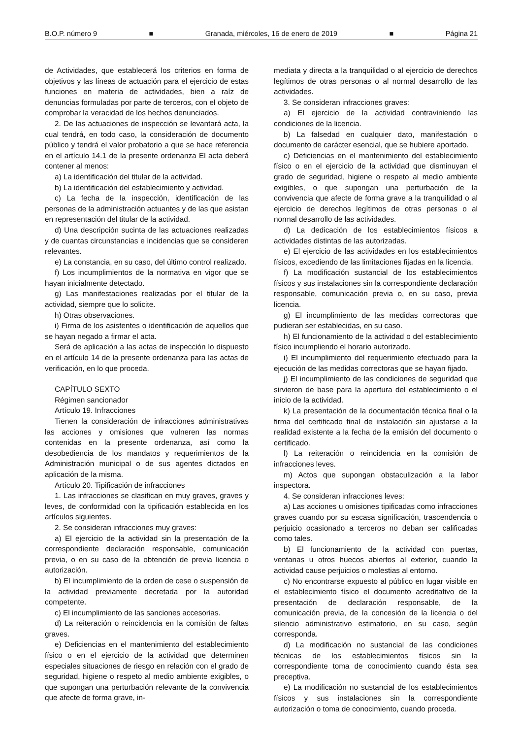B.O.P. número 9 ■ Granada, miércoles, 16 de enero de 2019 ■ Página 21
de Actividades, que establecerá los criterios en forma de objetivos y las líneas de actuación para el ejercicio de estas funciones en materia de actividades, bien a raíz de denuncias formuladas por parte de terceros, con el objeto de comprobar la veracidad de los hechos denunciados.
2. De las actuaciones de inspección se levantará acta, la cual tendrá, en todo caso, la consideración de documento público y tendrá el valor probatorio a que se hace referencia en el artículo 14.1 de la presente ordenanza El acta deberá contener al menos:
a) La identificación del titular de la actividad.
b) La identificación del establecimiento y actividad.
c) La fecha de la inspección, identificación de las personas de la administración actuantes y de las que asistan en representación del titular de la actividad.
d) Una descripción sucinta de las actuaciones realizadas y de cuantas circunstancias e incidencias que se consideren relevantes.
e) La constancia, en su caso, del último control realizado.
f) Los incumplimientos de la normativa en vigor que se hayan inicialmente detectado.
g) Las manifestaciones realizadas por el titular de la actividad, siempre que lo solicite.
h) Otras observaciones.
i) Firma de los asistentes o identificación de aquellos que se hayan negado a firmar el acta.
Será de aplicación a las actas de inspección lo dispuesto en el artículo 14 de la presente ordenanza para las actas de verificación, en lo que proceda.
CAPÍTULO SEXTO
Régimen sancionador
Artículo 19. Infracciones
Tienen la consideración de infracciones administrativas las acciones y omisiones que vulneren las normas contenidas en la presente ordenanza, así como la desobediencia de los mandatos y requerimientos de la Administración municipal o de sus agentes dictados en aplicación de la misma.
Artículo 20. Tipificación de infracciones
1. Las infracciones se clasifican en muy graves, graves y leves, de conformidad con la tipificación establecida en los artículos siguientes.
2. Se consideran infracciones muy graves:
a) El ejercicio de la actividad sin la presentación de la correspondiente declaración responsable, comunicación previa, o en su caso de la obtención de previa licencia o autorización.
b) El incumplimiento de la orden de cese o suspensión de la actividad previamente decretada por la autoridad competente.
c) El incumplimiento de las sanciones accesorias.
d) La reiteración o reincidencia en la comisión de faltas graves.
e) Deficiencias en el mantenimiento del establecimiento físico o en el ejercicio de la actividad que determinen especiales situaciones de riesgo en relación con el grado de seguridad, higiene o respeto al medio ambiente exigibles, o que supongan una perturbación relevante de la convivencia que afecte de forma grave, in-
mediata y directa a la tranquilidad o al ejercicio de derechos legítimos de otras personas o al normal desarrollo de las actividades.
3. Se consideran infracciones graves:
a) El ejercicio de la actividad contraviniendo las condiciones de la licencia.
b) La falsedad en cualquier dato, manifestación o documento de carácter esencial, que se hubiere aportado.
c) Deficiencias en el mantenimiento del establecimiento físico o en el ejercicio de la actividad que disminuyan el grado de seguridad, higiene o respeto al medio ambiente exigibles, o que supongan una perturbación de la convivencia que afecte de forma grave a la tranquilidad o al ejercicio de derechos legítimos de otras personas o al normal desarrollo de las actividades.
d) La dedicación de los establecimientos físicos a actividades distintas de las autorizadas.
e) El ejercicio de las actividades en los establecimientos físicos, excediendo de las limitaciones fijadas en la licencia.
f) La modificación sustancial de los establecimientos físicos y sus instalaciones sin la correspondiente declaración responsable, comunicación previa o, en su caso, previa licencia.
g) El incumplimiento de las medidas correctoras que pudieran ser establecidas, en su caso.
h) El funcionamiento de la actividad o del establecimiento físico incumpliendo el horario autorizado.
i) El incumplimiento del requerimiento efectuado para la ejecución de las medidas correctoras que se hayan fijado.
j) El incumplimiento de las condiciones de seguridad que sirvieron de base para la apertura del establecimiento o el inicio de la actividad.
k) La presentación de la documentación técnica final o la firma del certificado final de instalación sin ajustarse a la realidad existente a la fecha de la emisión del documento o certificado.
l) La reiteración o reincidencia en la comisión de infracciones leves.
m) Actos que supongan obstaculización a la labor inspectora.
4. Se consideran infracciones leves:
a) Las acciones u omisiones tipificadas como infracciones graves cuando por su escasa significación, trascendencia o perjuicio ocasionado a terceros no deban ser calificadas como tales.
b) El funcionamiento de la actividad con puertas, ventanas u otros huecos abiertos al exterior, cuando la actividad cause perjuicios o molestias al entorno.
c) No encontrarse expuesto al público en lugar visible en el establecimiento físico el documento acreditativo de la presentación de declaración responsable, de la comunicación previa, de la concesión de la licencia o del silencio administrativo estimatorio, en su caso, según corresponda.
d) La modificación no sustancial de las condiciones técnicas de los establecimientos físicos sin la correspondiente toma de conocimiento cuando ésta sea preceptiva.
e) La modificación no sustancial de los establecimientos físicos y sus instalaciones sin la correspondiente autorización o toma de conocimiento, cuando proceda.